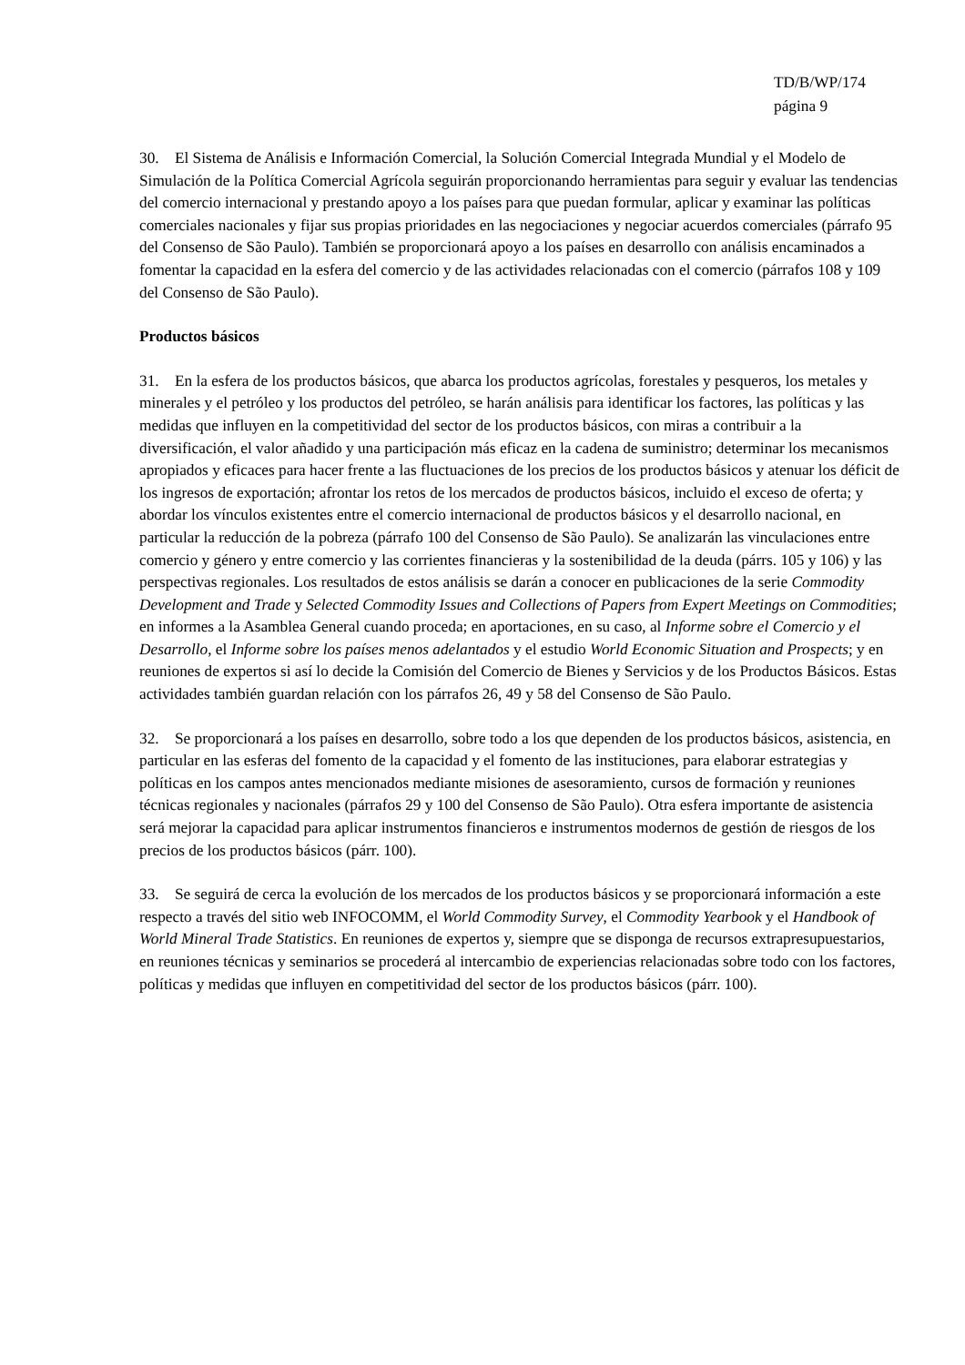TD/B/WP/174
página 9
30. El Sistema de Análisis e Información Comercial, la Solución Comercial Integrada Mundial y el Modelo de Simulación de la Política Comercial Agrícola seguirán proporcionando herramientas para seguir y evaluar las tendencias del comercio internacional y prestando apoyo a los países para que puedan formular, aplicar y examinar las políticas comerciales nacionales y fijar sus propias prioridades en las negociaciones y negociar acuerdos comerciales (párrafo 95 del Consenso de São Paulo). También se proporcionará apoyo a los países en desarrollo con análisis encaminados a fomentar la capacidad en la esfera del comercio y de las actividades relacionadas con el comercio (párrafos 108 y 109 del Consenso de São Paulo).
Productos básicos
31. En la esfera de los productos básicos, que abarca los productos agrícolas, forestales y pesqueros, los metales y minerales y el petróleo y los productos del petróleo, se harán análisis para identificar los factores, las políticas y las medidas que influyen en la competitividad del sector de los productos básicos, con miras a contribuir a la diversificación, el valor añadido y una participación más eficaz en la cadena de suministro; determinar los mecanismos apropiados y eficaces para hacer frente a las fluctuaciones de los precios de los productos básicos y atenuar los déficit de los ingresos de exportación; afrontar los retos de los mercados de productos básicos, incluido el exceso de oferta; y abordar los vínculos existentes entre el comercio internacional de productos básicos y el desarrollo nacional, en particular la reducción de la pobreza (párrafo 100 del Consenso de São Paulo). Se analizarán las vinculaciones entre comercio y género y entre comercio y las corrientes financieras y la sostenibilidad de la deuda (párrs. 105 y 106) y las perspectivas regionales. Los resultados de estos análisis se darán a conocer en publicaciones de la serie Commodity Development and Trade y Selected Commodity Issues and Collections of Papers from Expert Meetings on Commodities; en informes a la Asamblea General cuando proceda; en aportaciones, en su caso, al Informe sobre el Comercio y el Desarrollo, el Informe sobre los países menos adelantados y el estudio World Economic Situation and Prospects; y en reuniones de expertos si así lo decide la Comisión del Comercio de Bienes y Servicios y de los Productos Básicos. Estas actividades también guardan relación con los párrafos 26, 49 y 58 del Consenso de São Paulo.
32. Se proporcionará a los países en desarrollo, sobre todo a los que dependen de los productos básicos, asistencia, en particular en las esferas del fomento de la capacidad y el fomento de las instituciones, para elaborar estrategias y políticas en los campos antes mencionados mediante misiones de asesoramiento, cursos de formación y reuniones técnicas regionales y nacionales (párrafos 29 y 100 del Consenso de São Paulo). Otra esfera importante de asistencia será mejorar la capacidad para aplicar instrumentos financieros e instrumentos modernos de gestión de riesgos de los precios de los productos básicos (párr. 100).
33. Se seguirá de cerca la evolución de los mercados de los productos básicos y se proporcionará información a este respecto a través del sitio web INFOCOMM, el World Commodity Survey, el Commodity Yearbook y el Handbook of World Mineral Trade Statistics. En reuniones de expertos y, siempre que se disponga de recursos extrapresupuestarios, en reuniones técnicas y seminarios se procederá al intercambio de experiencias relacionadas sobre todo con los factores, políticas y medidas que influyen en competitividad del sector de los productos básicos (párr. 100).